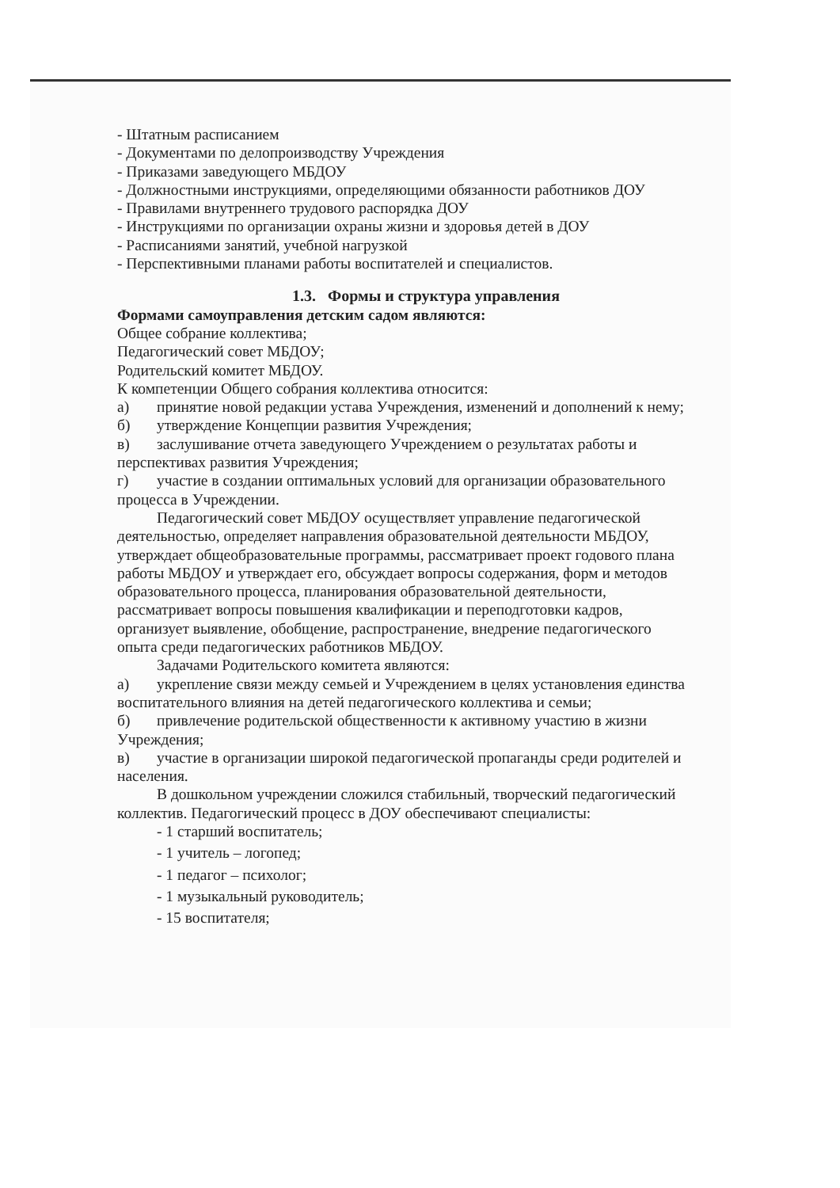- Штатным расписанием
- Документами по делопроизводству Учреждения
- Приказами заведующего МБДОУ
- Должностными инструкциями, определяющими обязанности работников ДОУ
- Правилами внутреннего трудового распорядка ДОУ
- Инструкциями по организации охраны жизни и здоровья детей в ДОУ
- Расписаниями занятий, учебной нагрузкой
- Перспективными планами работы воспитателей и специалистов.
1.3. Формы и структура управления
Формами самоуправления детским садом являются:
Общее собрание коллектива;
Педагогический совет МБДОУ;
Родительский комитет МБДОУ.
К компетенции Общего собрания коллектива относится:
а) принятие новой редакции устава Учреждения, изменений и дополнений к нему;
б) утверждение Концепции развития Учреждения;
в) заслушивание отчета заведующего Учреждением о результатах работы и перспективах развития Учреждения;
г) участие в создании оптимальных условий для организации образовательного процесса в Учреждении.
Педагогический совет МБДОУ осуществляет управление педагогической деятельностью, определяет направления образовательной деятельности МБДОУ, утверждает общеобразовательные программы, рассматривает проект годового плана работы МБДОУ и утверждает его, обсуждает вопросы содержания, форм и методов образовательного процесса, планирования образовательной деятельности, рассматривает вопросы повышения квалификации и переподготовки кадров, организует выявление, обобщение, распространение, внедрение педагогического опыта среди педагогических работников МБДОУ.
Задачами Родительского комитета являются:
а) укрепление связи между семьей и Учреждением в целях установления единства воспитательного влияния на детей педагогического коллектива и семьи;
б) привлечение родительской общественности к активному участию в жизни Учреждения;
в) участие в организации широкой педагогической пропаганды среди родителей и населения.
В дошкольном учреждении сложился стабильный, творческий педагогический коллектив. Педагогический процесс в ДОУ обеспечивают специалисты:
- 1 старший воспитатель;
- 1 учитель – логопед;
- 1 педагог – психолог;
- 1 музыкальный руководитель;
- 15 воспитателя;